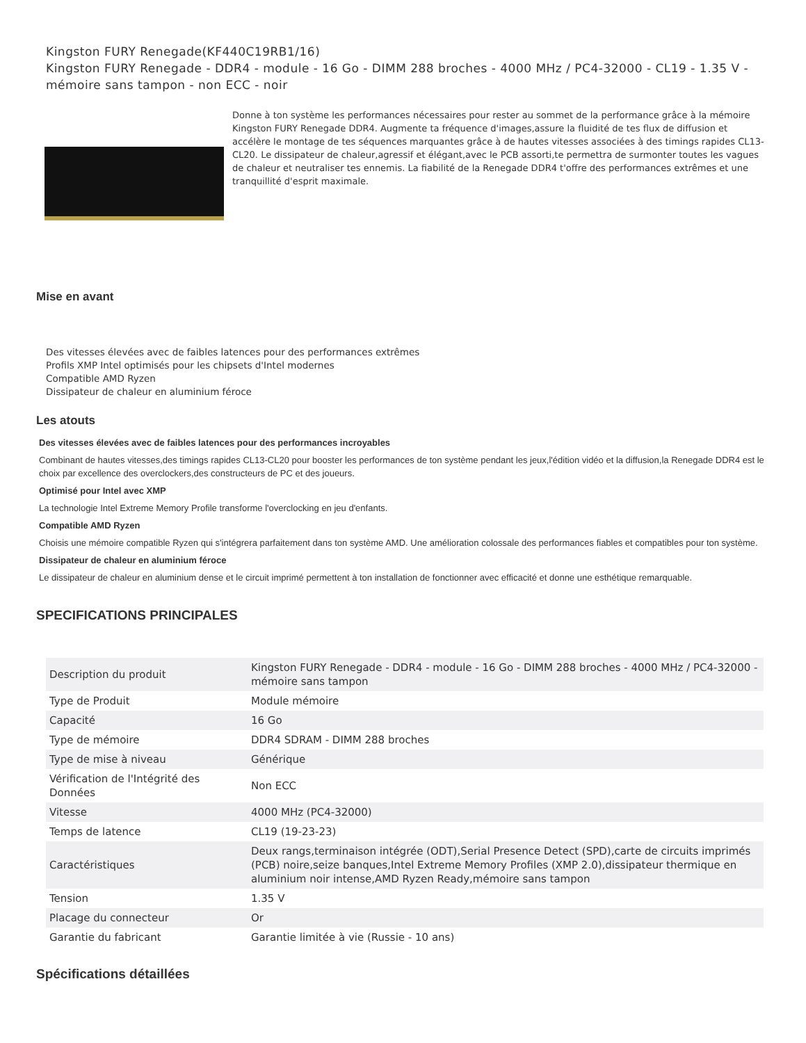Kingston FURY Renegade(KF440C19RB1/16)
Kingston FURY Renegade - DDR4 - module - 16 Go - DIMM 288 broches - 4000 MHz / PC4-32000 - CL19 - 1.35 V - mémoire sans tampon - non ECC - noir
Donne à ton système les performances nécessaires pour rester au sommet de la performance grâce à la mémoire Kingston FURY Renegade DDR4. Augmente ta fréquence d'images,assure la fluidité de tes flux de diffusion et accélère le montage de tes séquences marquantes grâce à de hautes vitesses associées à des timings rapides CL13-CL20. Le dissipateur de chaleur,agressif et élégant,avec le PCB assorti,te permettra de surmonter toutes les vagues de chaleur et neutraliser tes ennemis. La fiabilité de la Renegade DDR4 t'offre des performances extrêmes et une tranquillité d'esprit maximale.
Mise en avant
Des vitesses élevées avec de faibles latences pour des performances extrêmes
Profils XMP Intel optimisés pour les chipsets d'Intel modernes
Compatible AMD Ryzen
Dissipateur de chaleur en aluminium féroce
Les atouts
Des vitesses élevées avec de faibles latences pour des performances incroyables
Combinant de hautes vitesses,des timings rapides CL13-CL20 pour booster les performances de ton système pendant les jeux,l'édition vidéo et la diffusion,la Renegade DDR4 est le choix par excellence des overclockers,des constructeurs de PC et des joueurs.
Optimisé pour Intel avec XMP
La technologie Intel Extreme Memory Profile transforme l'overclocking en jeu d'enfants.
Compatible AMD Ryzen
Choisis une mémoire compatible Ryzen qui s'intégrera parfaitement dans ton système AMD. Une amélioration colossale des performances fiables et compatibles pour ton système.
Dissipateur de chaleur en aluminium féroce
Le dissipateur de chaleur en aluminium dense et le circuit imprimé permettent à ton installation de fonctionner avec efficacité et donne une esthétique remarquable.
SPECIFICATIONS PRINCIPALES
| Description du produit | Kingston FURY Renegade - DDR4 - module - 16 Go - DIMM 288 broches - 4000 MHz / PC4-32000 - mémoire sans tampon |
| Type de Produit | Module mémoire |
| Capacité | 16 Go |
| Type de mémoire | DDR4 SDRAM - DIMM 288 broches |
| Type de mise à niveau | Générique |
| Vérification de l'Intégrité des Données | Non ECC |
| Vitesse | 4000 MHz (PC4-32000) |
| Temps de latence | CL19 (19-23-23) |
| Caractéristiques | Deux rangs,terminaison intégrée (ODT),Serial Presence Detect (SPD),carte de circuits imprimés (PCB) noire,seize banques,Intel Extreme Memory Profiles (XMP 2.0),dissipateur thermique en aluminium noir intense,AMD Ryzen Ready,mémoire sans tampon |
| Tension | 1.35 V |
| Placage du connecteur | Or |
| Garantie du fabricant | Garantie limitée à vie (Russie - 10 ans) |
Spécifications détaillées